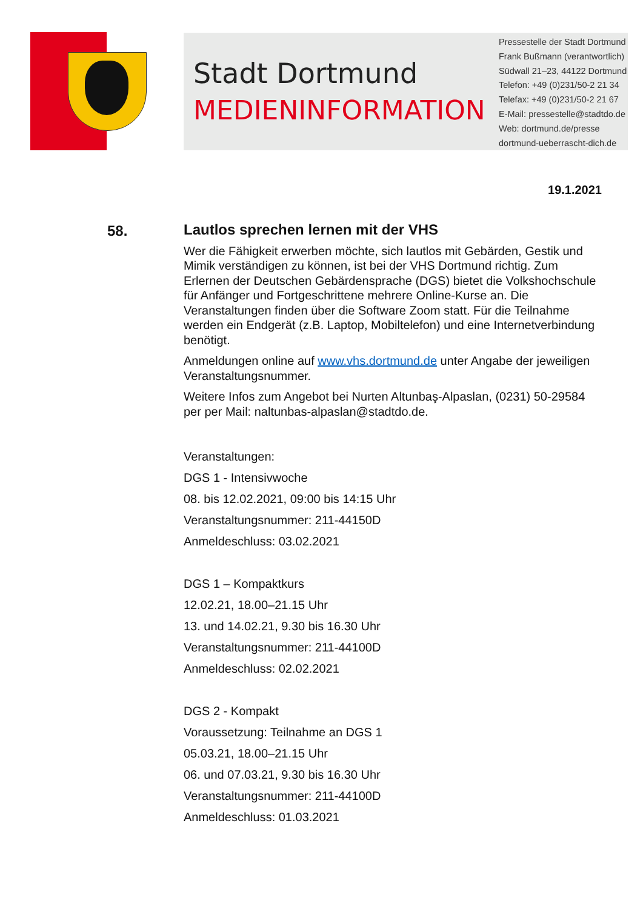Stadt Dortmund
MEDIENINFORMATION
Pressestelle der Stadt Dortmund
Frank Bußmann (verantwortlich)
Südwall 21–23, 44122 Dortmund
Telefon: +49 (0)231/50-2 21 34
Telefax: +49 (0)231/50-2 21 67
E-Mail: pressestelle@stadtdo.de
Web: dortmund.de/presse
dortmund-ueberrascht-dich.de
19.1.2021
58.
Lautlos sprechen lernen mit der VHS
Wer die Fähigkeit erwerben möchte, sich lautlos mit Gebärden, Gestik und Mimik verständigen zu können, ist bei der VHS Dortmund richtig. Zum Erlernen der Deutschen Gebärdensprache (DGS) bietet die Volkshochschule für Anfänger und Fortgeschrittene mehrere Online-Kurse an. Die Veranstaltungen finden über die Software Zoom statt. Für die Teilnahme werden ein Endgerät (z.B. Laptop, Mobiltelefon) und eine Internetverbindung benötigt.
Anmeldungen online auf www.vhs.dortmund.de unter Angabe der jeweiligen Veranstaltungsnummer.
Weitere Infos zum Angebot bei Nurten Altunbaş-Alpaslan, (0231) 50-29584 per per Mail: naltunbas-alpaslan@stadtdo.de.
Veranstaltungen:
DGS 1 - Intensivwoche
08. bis 12.02.2021, 09:00 bis 14:15 Uhr
Veranstaltungsnummer: 211-44150D
Anmeldeschluss: 03.02.2021
DGS 1 – Kompaktkurs
12.02.21, 18.00–21.15 Uhr
13. und 14.02.21, 9.30 bis 16.30 Uhr
Veranstaltungsnummer: 211-44100D
Anmeldeschluss: 02.02.2021
DGS 2 - Kompakt
Voraussetzung: Teilnahme an DGS 1
05.03.21, 18.00–21.15 Uhr
06. und 07.03.21, 9.30 bis 16.30 Uhr
Veranstaltungsnummer: 211-44100D
Anmeldeschluss: 01.03.2021